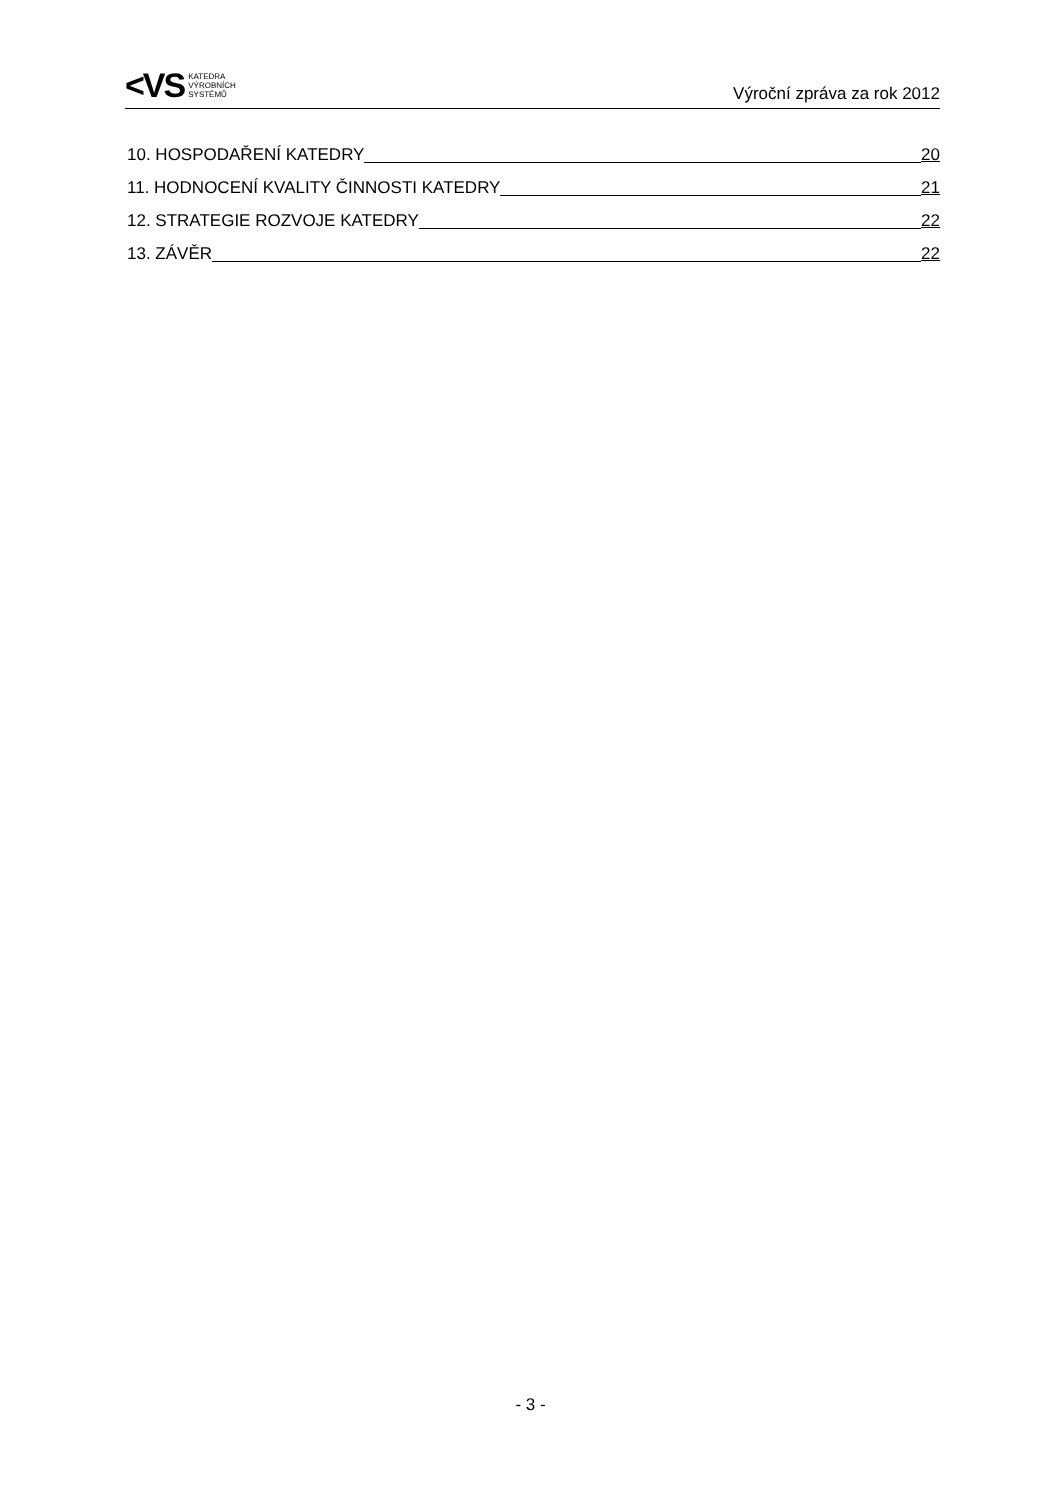<VS
KATEDRA
VÝROBNÍCH
SYSTÉMŮ
Výroční zpráva za rok 2012
10. HOSPODAŘENÍ KATEDRY 20
11. HODNOCENÍ KVALITY ČINNOSTI KATEDRY 21
12. STRATEGIE ROZVOJE KATEDRY 22
13. ZÁVĚR 22
- 3 -